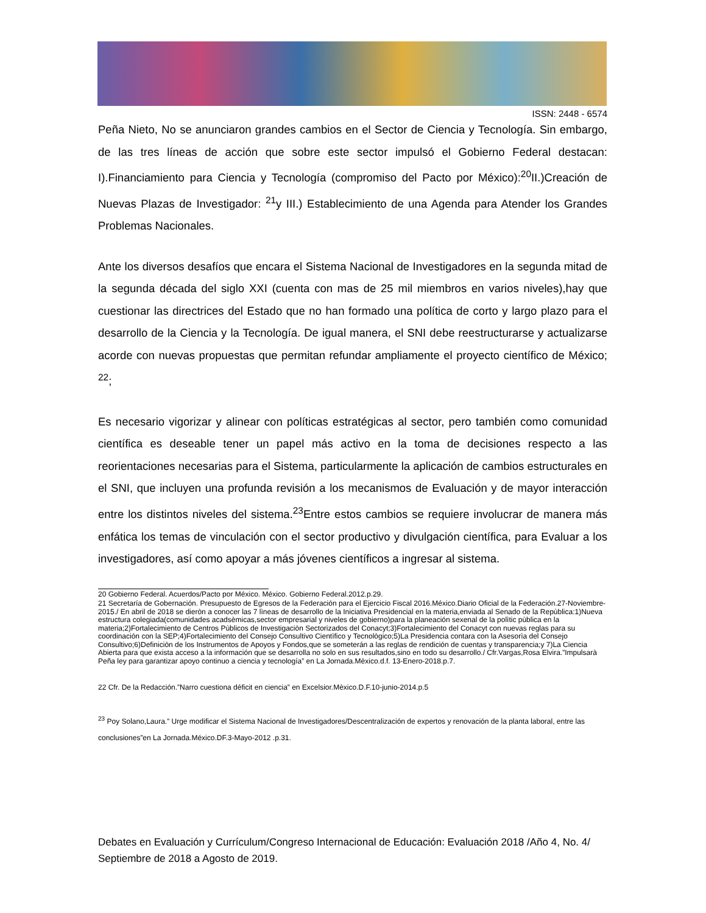ISSN: 2448 - 6574
Peña Nieto, No se anunciaron grandes cambios en el Sector de Ciencia y Tecnología. Sin embargo, de las tres líneas de acción que sobre este sector impulsó el Gobierno Federal destacan: I).Financiamiento para Ciencia y Tecnología (compromiso del Pacto por México):<sup>20</sup>II.)Creación de Nuevas Plazas de Investigador: <sup>21</sup>y III.) Establecimiento de una Agenda para Atender los Grandes Problemas Nacionales.
Ante los diversos desafíos que encara el Sistema Nacional de Investigadores en la segunda mitad de la segunda década del siglo XXI (cuenta con mas de 25 mil miembros en varios niveles),hay que cuestionar las directrices del Estado que no han formado una política de corto y largo plazo para el desarrollo de la Ciencia y la Tecnología. De igual manera, el SNI debe reestructurarse y actualizarse acorde con nuevas propuestas que permitan refundar ampliamente el proyecto científico de México; <sup>22</sup>;
Es necesario vigorizar y alinear con políticas estratégicas al sector, pero también como comunidad científica es deseable tener un papel más activo en la toma de decisiones respecto a las reorientaciones necesarias para el Sistema, particularmente la aplicación de cambios estructurales en el SNI, que incluyen una profunda revisión a los mecanismos de Evaluación y de mayor interacción entre los distintos niveles del sistema.<sup>23</sup>Entre estos cambios se requiere involucrar de manera más enfática los temas de vinculación con el sector productivo y divulgación científica, para Evaluar a los investigadores, así como apoyar a más jóvenes científicos a ingresar al sistema.
20 Gobierno Federal. Acuerdos/Pacto por México. México. Gobierno Federal.2012.p.29.
21 Secretaría de Gobernación. Presupuesto de Egresos de la Federación para el Ejercicio Fiscal 2016.México.Diario Oficial de la Federación.27-Noviembre-2015./ En abril de 2018 se dieròn a conocer las 7 lìneas de desarrollo de la Iniciativa Presidencial en la materia,enviada al Senado de la Repùblica:1)Nueva estructura colegiada(comunidades acadsèmicas,sector empresarial y niveles de gobierno)para la planeación sexenal de la polìtic pùblica en la materia;2)Fortalecimiento de Centros Pùblicos de Investigaciòn Sectorizados del Conacyt;3)Fortalecimiento del Conacyt con nuevas reglas para su coordinación con la SEP;4)Fortalecimiento del Consejo Consultivo Cientìfico y Tecnològico;5)La Presidencia contara con la Asesorìa del Consejo Consultivo;6)Definiciòn de los Instrumentos de Apoyos y Fondos,que se someterán a las reglas de rendición de cuentas y transparencia;y 7)La Ciencia Abierta para que exista acceso a la información que se desarrolla no solo en sus resultados,sino en todo su desarrollo./ Cfr.Vargas,Rosa Elvira.”Impulsarà Peña ley para garantizar apoyo continuo a ciencia y tecnología” en La Jornada.Mèxico.d.f. 13-Enero-2018.p.7.
22 Cfr. De la Redacción.”Narro cuestiona déficit en ciencia” en Excelsior.Mèxico.D.F.10-junio-2014.p.5
<sup>23</sup> Poy Solano,Laura.” Urge modificar el Sistema Nacional de Investigadores/Descentralización de expertos y renovación de la planta laboral, entre las conclusiones”en La Jornada.México.DF.3-Mayo-2012 .p.31.
Debates en Evaluación y Currículum/Congreso Internacional de Educación: Evaluación 2018 /Año 4, No. 4/ Septiembre de 2018 a Agosto de 2019.